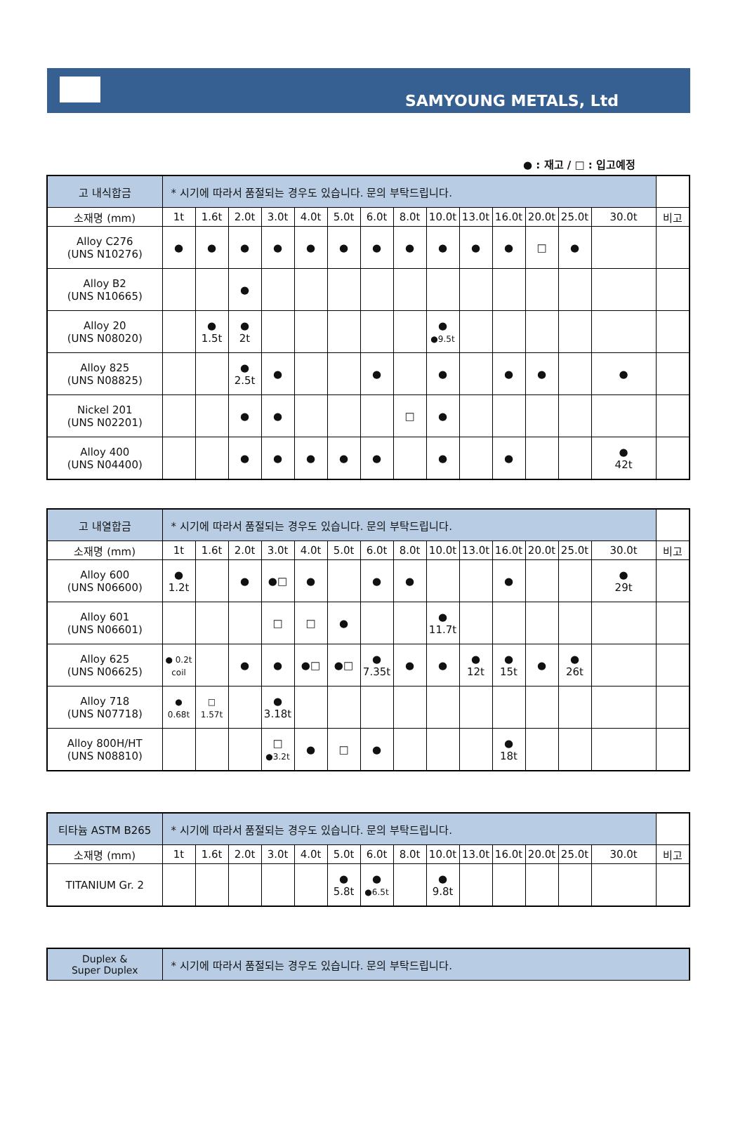SAMYOUNG METALS, Ltd
● : 재고 / □ : 입고예정
| 고 내식합금 | * 시기에 따라서 품절되는 경우도 있습니다. 문의 부탁드립니다. | | | | | | | | | | | | | | |
| 소재명 (mm) | 1t | 1.6t | 2.0t | 3.0t | 4.0t | 5.0t | 6.0t | 8.0t | 10.0t | 13.0t | 16.0t | 20.0t | 25.0t | 30.0t | 비고 |
| Alloy C276 (UNS N10276) | ● | ● | ● | ● | ● | ● | ● | ● | ● | ● | ● | □ | ● | | |
| Alloy B2 (UNS N10665) | | | ● | | | | | | | | | | | | |
| Alloy 20 (UNS N08020) | | ● 1.5t | ● 2t | | | | | | ● ●9.5t | | | | | | |
| Alloy 825 (UNS N08825) | | | ● 2.5t | ● | | | ● | | ● | | ● | ● | | ● | |
| Nickel 201 (UNS N02201) | | | ● | ● | | | | □ | ● | | | | | | |
| Alloy 400 (UNS N04400) | | | ● | ● | ● | ● | ● | | ● | | ● | | | ● 42t | |
| 고 내열합금 | * 시기에 따라서 품절되는 경우도 있습니다. 문의 부탁드립니다. | | | | | | | | | | | | | | |
| 소재명 (mm) | 1t | 1.6t | 2.0t | 3.0t | 4.0t | 5.0t | 6.0t | 8.0t | 10.0t | 13.0t | 16.0t | 20.0t | 25.0t | 30.0t | 비고 |
| Alloy 600 (UNS N06600) | ● 1.2t | | ● | ●□ | ● | | ● | ● | | | ● | | | ● 29t | |
| Alloy 601 (UNS N06601) | | | | □ | □ | ● | | | ● 11.7t | | | | | | |
| Alloy 625 (UNS N06625) | ● 0.2t coil | | ● | ● | ●□ | ●□ | ● 7.35t | ● | ● | ● 12t | ● 15t | ● | ● 26t | | |
| Alloy 718 (UNS N07718) | ● 0.68t | □ 1.57t | | ● 3.18t | | | | | | | | | | | |
| Alloy 800H/HT (UNS N08810) | | | | □ ●3.2t | ● | □ | ● | | | | ● 18t | | | | |
| 티타늄 ASTM B265 | * 시기에 따라서 품절되는 경우도 있습니다. 문의 부탁드립니다. | | | | | | | | | | | | | | |
| 소재명 (mm) | 1t | 1.6t | 2.0t | 3.0t | 4.0t | 5.0t | 6.0t | 8.0t | 10.0t | 13.0t | 16.0t | 20.0t | 25.0t | 30.0t | 비고 |
| TITANIUM Gr. 2 | | | | | | ● 5.8t | ● ●6.5t | | ● 9.8t | | | | | | |
| Duplex & Super Duplex | * 시기에 따라서 품절되는 경우도 있습니다. 문의 부탁드립니다. |